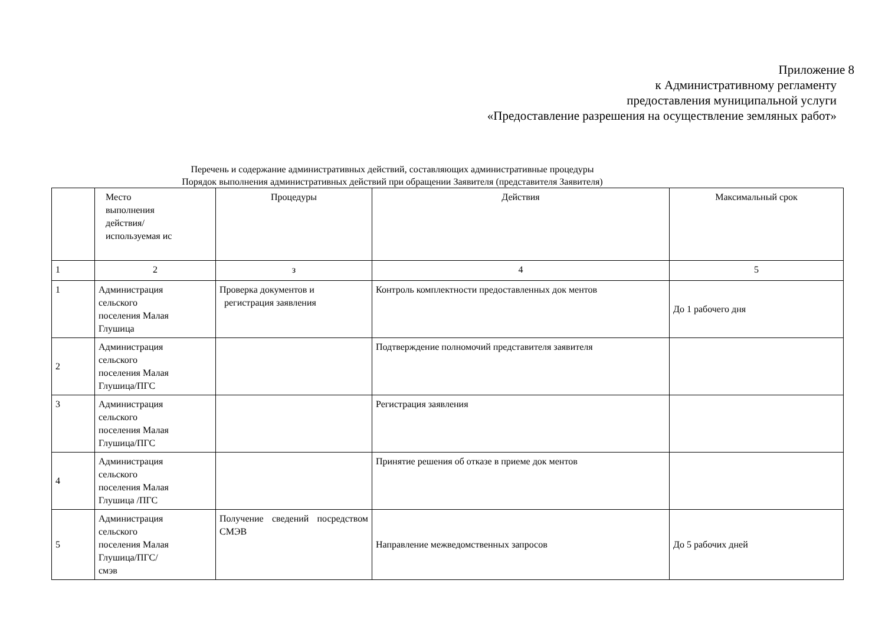Приложение 8
к Административному регламенту
предоставления муниципальной услуги
«Предоставление разрешения на осуществление земляных работ»
Перечень и содержание административных действий, составляющих административные процедуры
Порядок выполнения административных действий при обращении Заявителя (представителя Заявителя)
| | Место выполнения действия/ используемая ис | Процедуры | Действия | Максимальный срок |
| 1 | 2 | з | 4 | 5 |
| 1 | Администрация сельского поселения Малая Глушица | Проверка документов и регистрация заявления | Контроль комплектности предоставленных док ментов | До 1 рабочего дня |
| 2 | Администрация сельского поселения Малая Глушица/ПГС | | Подтверждение полномочий представителя заявителя | |
| 3 | Администрация сельского поселения Малая Глушица/ПГС | | Регистрация заявления | |
| 4 | Администрация сельского поселения Малая Глушица /ПГС | | Принятие решения об отказе в приеме док ментов | |
| 5 | Администрация сельского поселения Малая Глушица/ПГС/ смэв | Получение сведений посредством СМЭВ | Направление межведомственных запросов | До 5 рабочих дней |